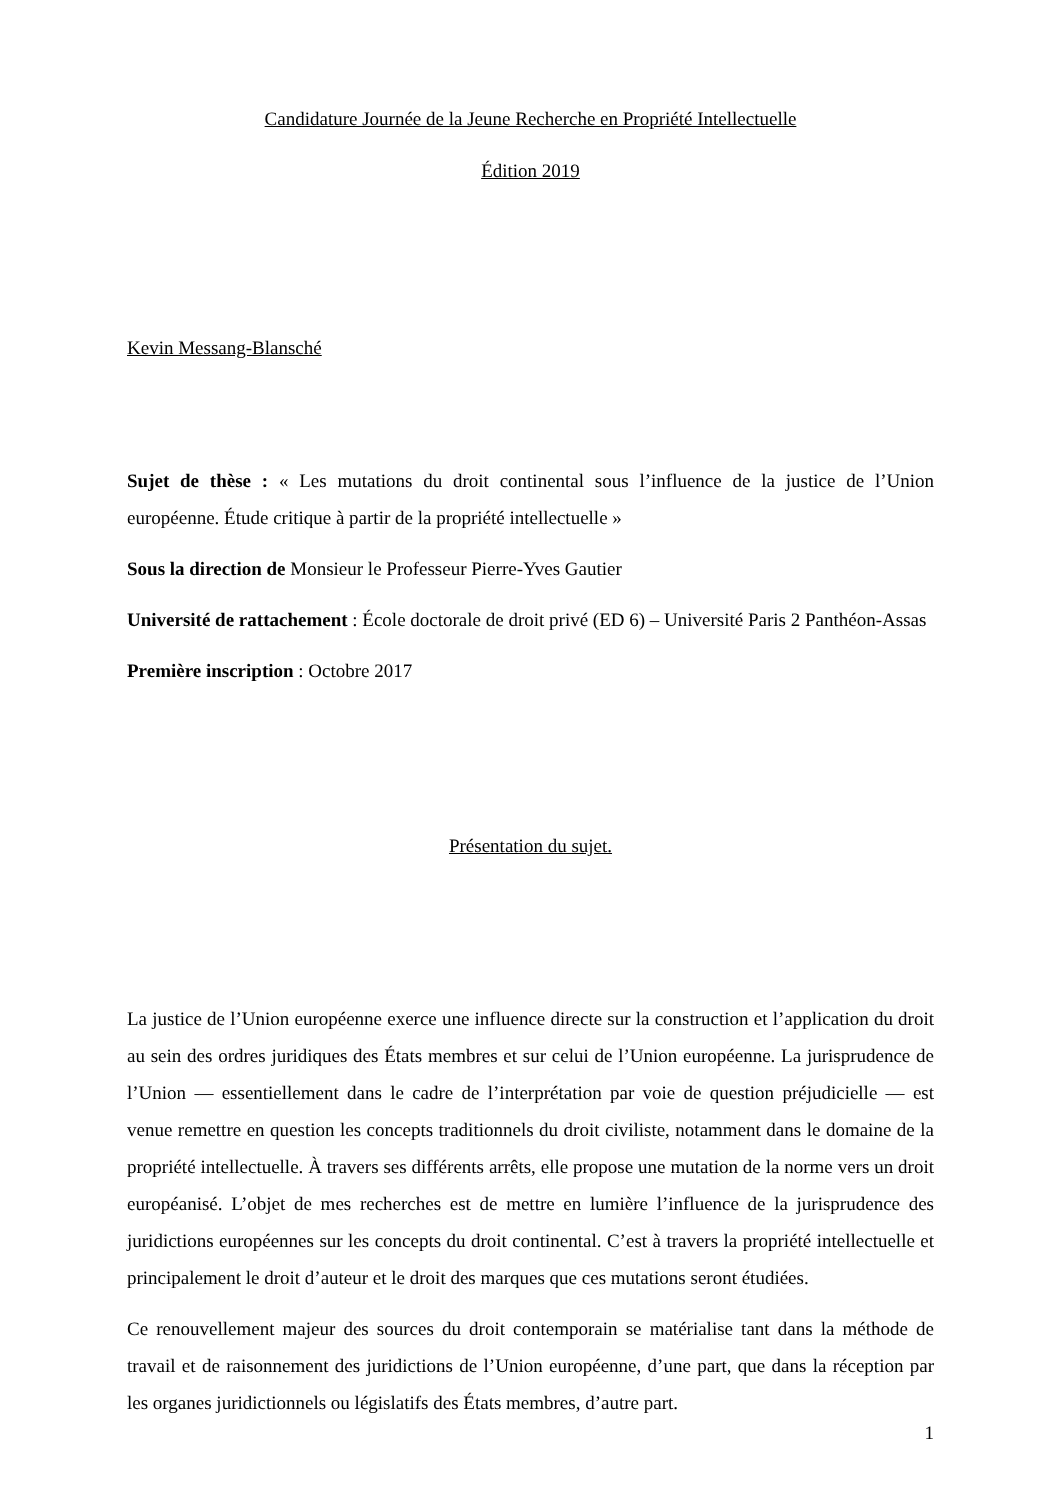Candidature Journée de la Jeune Recherche en Propriété Intellectuelle
Édition 2019
Kevin Messang-Blansché
Sujet de thèse : « Les mutations du droit continental sous l’influence de la justice de l’Union européenne. Étude critique à partir de la propriété intellectuelle »
Sous la direction de Monsieur le Professeur Pierre-Yves Gautier
Université de rattachement : École doctorale de droit privé (ED 6) – Université Paris 2 Panthéon-Assas
Première inscription : Octobre 2017
Présentation du sujet.
La justice de l’Union européenne exerce une influence directe sur la construction et l’application du droit au sein des ordres juridiques des États membres et sur celui de l’Union européenne. La jurisprudence de l’Union — essentiellement dans le cadre de l’interprétation par voie de question préjudicielle — est venue remettre en question les concepts traditionnels du droit civiliste, notamment dans le domaine de la propriété intellectuelle. À travers ses différents arrêts, elle propose une mutation de la norme vers un droit européanisé. L’objet de mes recherches est de mettre en lumière l’influence de la jurisprudence des juridictions européennes sur les concepts du droit continental. C’est à travers la propriété intellectuelle et principalement le droit d’auteur et le droit des marques que ces mutations seront étudiées.
Ce renouvellement majeur des sources du droit contemporain se matérialise tant dans la méthode de travail et de raisonnement des juridictions de l’Union européenne, d’une part, que dans la réception par les organes juridictionnels ou législatifs des États membres, d’autre part.
1